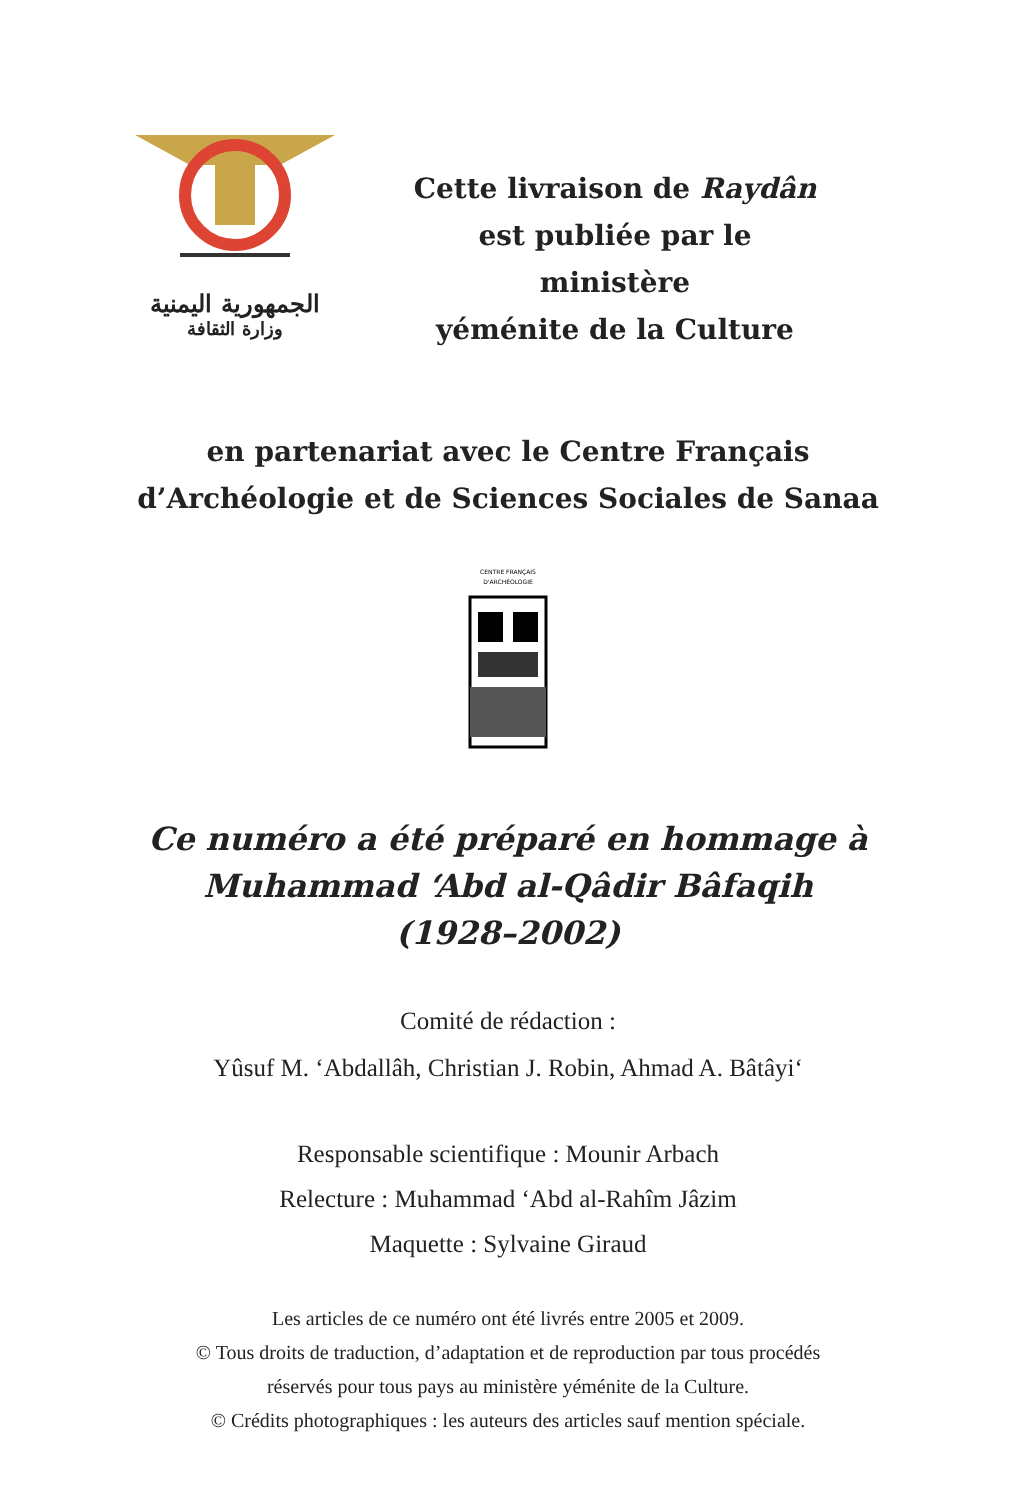الجمهورية اليمنية
وزارة الثقافة
Cette livraison de Raydân
est publiée par le ministère
yéménite de la Culture
en partenariat avec le Centre Français
d’Archéologie et de Sciences Sociales de Sanaa
CENTRE FRANÇAIS
D'ARCHÉOLOGIE
Ce numéro a été préparé en hommage à
Muhammad ‘Abd al-Qâdir Bâfaqih
(1928–2002)
Comité de rédaction :
Yûsuf M. ‘Abdallâh, Christian J. Robin, Ahmad A. Bâtâyi‘
Responsable scientifique : Mounir Arbach
Relecture : Muhammad ‘Abd al-Rahîm Jâzim
Maquette : Sylvaine Giraud
Les articles de ce numéro ont été livrés entre 2005 et 2009.
© Tous droits de traduction, d’adaptation et de reproduction par tous procédés
réservés pour tous pays au ministère yéménite de la Culture.
© Crédits photographiques : les auteurs des articles sauf mention spéciale.